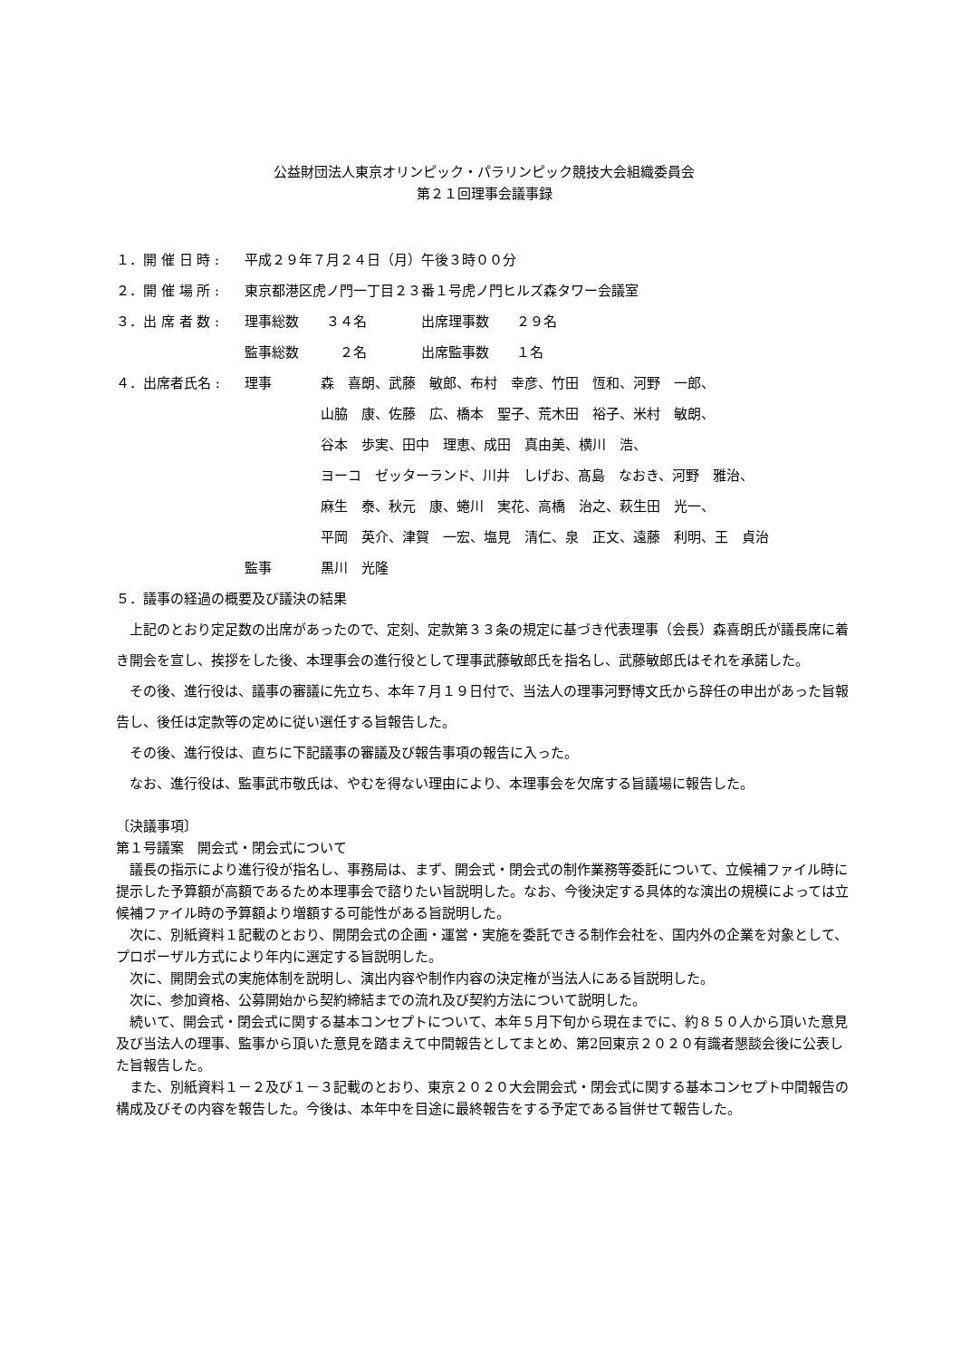公益財団法人東京オリンピック・パラリンピック競技大会組織委員会
第２１回理事会議事録
| １．開 催 日 時 : | 平成２９年７月２４日（月）午後３時００分 | |
| ２．開 催 場 所 : | 東京都港区虎ノ門一丁目２３番１号虎ノ門ヒルズ森タワー会議室 | |
| ３．出 席 者 数 : | 理事総数 ３４名 出席理事数 ２９名 | |
| | 監事総数 ２名 出席監事数 １名 | |
| ４．出席者氏名 : | 理事 | 森 喜朗、武藤 敏郎、布村 幸彦、竹田 恆和、河野 一郎、 山脇 康、佐藤 広、橋本 聖子、荒木田 裕子、米村 敏朗、 谷本 歩実、田中 理恵、成田 真由美、横川 浩、 ヨーコ ゼッターランド、川井 しげお、髙島 なおき、河野 雅治、 麻生 泰、秋元 康、蜷川 実花、高橋 治之、萩生田 光一、 平岡 英介、津賀 一宏、塩見 清仁、泉 正文、遠藤 利明、王 貞治 |
| | 監事 | 黒川 光隆 |
５．議事の経過の概要及び議決の結果
上記のとおり定足数の出席があったので、定刻、定款第３３条の規定に基づき代表理事（会長）森喜朗氏が議長席に着き開会を宣し、挨拶をした後、本理事会の進行役として理事武藤敏郎氏を指名し、武藤敏郎氏はそれを承諾した。
その後、進行役は、議事の審議に先立ち、本年７月１９日付で、当法人の理事河野博文氏から辞任の申出があった旨報告し、後任は定款等の定めに従い選任する旨報告した。
その後、進行役は、直ちに下記議事の審議及び報告事項の報告に入った。
なお、進行役は、監事武市敬氏は、やむを得ない理由により、本理事会を欠席する旨議場に報告した。
〔決議事項〕
第１号議案　開会式・閉会式について
議長の指示により進行役が指名し、事務局は、まず、開会式・閉会式の制作業務等委託について、立候補ファイル時に提示した予算額が高額であるため本理事会で諮りたい旨説明した。なお、今後決定する具体的な演出の規模によっては立候補ファイル時の予算額より増額する可能性がある旨説明した。
次に、別紙資料１記載のとおり、開閉会式の企画・運営・実施を委託できる制作会社を、国内外の企業を対象として、プロポーザル方式により年内に選定する旨説明した。
次に、開閉会式の実施体制を説明し、演出内容や制作内容の決定権が当法人にある旨説明した。
次に、参加資格、公募開始から契約締結までの流れ及び契約方法について説明した。
続いて、開会式・閉会式に関する基本コンセプトについて、本年５月下旬から現在までに、約８５０人から頂いた意見及び当法人の理事、監事から頂いた意見を踏まえて中間報告としてまとめ、第2回東京２０２０有識者懇談会後に公表した旨報告した。
また、別紙資料１－２及び１－３記載のとおり、東京２０２０大会開会式・閉会式に関する基本コンセプト中間報告の構成及びその内容を報告した。今後は、本年中を目途に最終報告をする予定である旨併せて報告した。